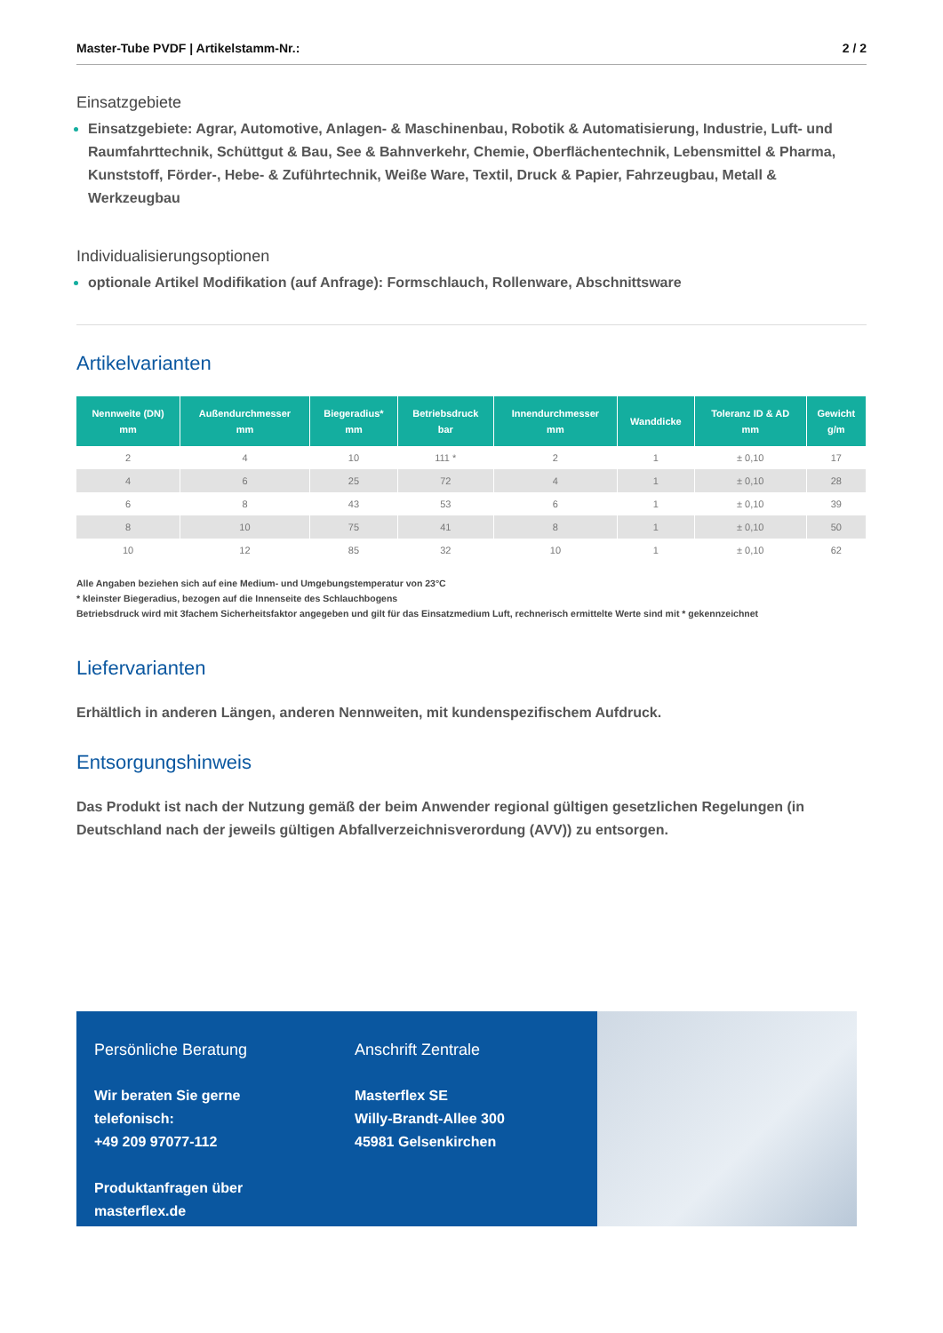Master-Tube PVDF | Artikelstamm-Nr.: 2 / 2
Einsatzgebiete
Einsatzgebiete: Agrar, Automotive, Anlagen- & Maschinenbau, Robotik & Automatisierung, Industrie, Luft- und Raumfahrttechnik, Schüttgut & Bau, See & Bahnverkehr, Chemie, Oberflächentechnik, Lebensmittel & Pharma, Kunststoff, Förder-, Hebe- & Zuführtechnik, Weiße Ware, Textil, Druck & Papier, Fahrzeugbau, Metall & Werkzeugbau
Individualisierungsoptionen
optionale Artikel Modifikation (auf Anfrage): Formschlauch, Rollenware, Abschnittsware
Artikelvarianten
| Nennweite (DN) mm | Außendurchmesser mm | Biegeradius* mm | Betriebsdruck bar | Innendurchmesser mm | Wanddicke | Toleranz ID & AD mm | Gewicht g/m |
| --- | --- | --- | --- | --- | --- | --- | --- |
| 2 | 4 | 10 | 111 * | 2 | 1 | ± 0,10 | 17 |
| 4 | 6 | 25 | 72 | 4 | 1 | ± 0,10 | 28 |
| 6 | 8 | 43 | 53 | 6 | 1 | ± 0,10 | 39 |
| 8 | 10 | 75 | 41 | 8 | 1 | ± 0,10 | 50 |
| 10 | 12 | 85 | 32 | 10 | 1 | ± 0,10 | 62 |
Alle Angaben beziehen sich auf eine Medium- und Umgebungstemperatur von 23°C
* kleinster Biegeradius, bezogen auf die Innenseite des Schlauchbogens
Betriebsdruck wird mit 3fachem Sicherheitsfaktor angegeben und gilt für das Einsatzmedium Luft, rechnerisch ermittelte Werte sind mit * gekennzeichnet
Liefervarianten
Erhältlich in anderen Längen, anderen Nennweiten, mit kundenspezifischem Aufdruck.
Entsorgungshinweis
Das Produkt ist nach der Nutzung gemäß der beim Anwender regional gültigen gesetzlichen Regelungen (in Deutschland nach der jeweils gültigen Abfallverzeichnisverordung (AVV)) zu entsorgen.
Persönliche Beratung
Wir beraten Sie gerne telefonisch:
+49 209 97077-112
Produktanfragen über masterflex.de
Anschrift Zentrale
Masterflex SE
Willy-Brandt-Allee 300
45981 Gelsenkirchen